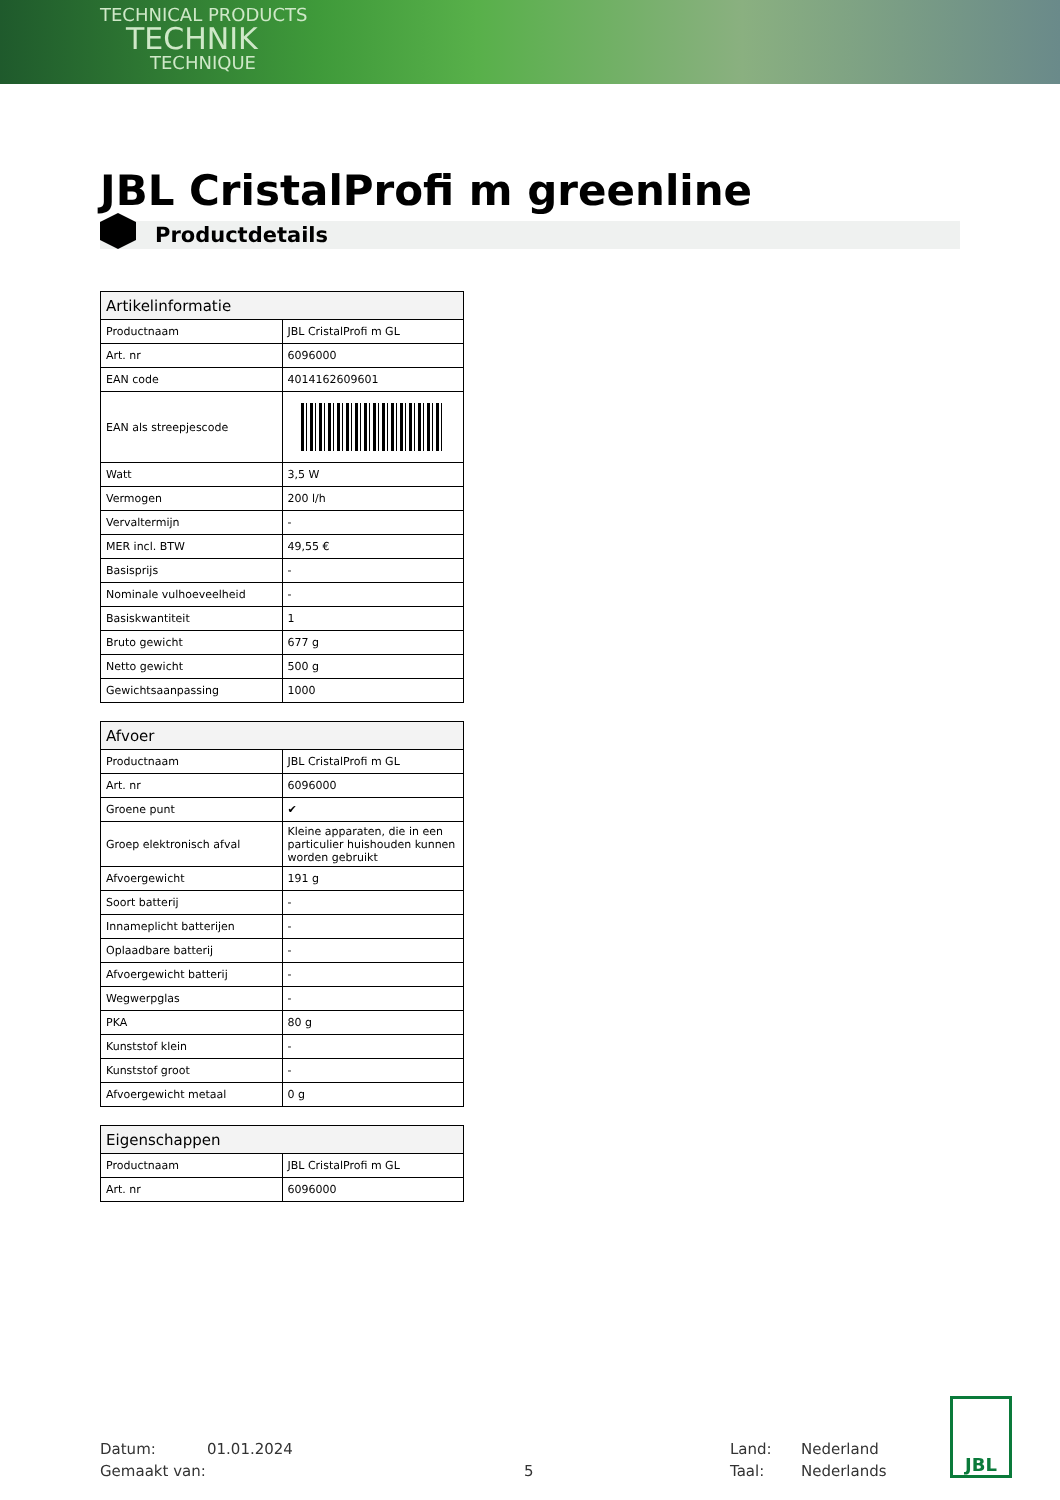TECHNICAL PRODUCTS
TECHNIK
TECHNIQUE
JBL CristalProfi m greenline
Productdetails
| Artikelinformatie | |
| --- | --- |
| Productnaam | JBL CristalProfi m GL |
| Art. nr | 6096000 |
| EAN code | 4014162609601 |
| EAN als streepjescode | |
| Watt | 3,5 W |
| Vermogen | 200 l/h |
| Vervaltermijn | - |
| MER incl. BTW | 49,55 € |
| Basisprijs | - |
| Nominale vulhoeveelheid | - |
| Basiskwantiteit | 1 |
| Bruto gewicht | 677 g |
| Netto gewicht | 500 g |
| Gewichtsaanpassing | 1000 |
| Afvoer | |
| --- | --- |
| Productnaam | JBL CristalProfi m GL |
| Art. nr | 6096000 |
| Groene punt | ✔ |
| Groep elektronisch afval | Kleine apparaten, die in een particulier huishouden kunnen worden gebruikt |
| Afvoergewicht | 191 g |
| Soort batterij | - |
| Innameplicht batterijen | - |
| Oplaadbare batterij | - |
| Afvoergewicht batterij | - |
| Wegwerpglas | - |
| PKA | 80 g |
| Kunststof klein | - |
| Kunststof groot | - |
| Afvoergewicht metaal | 0 g |
| Eigenschappen | |
| --- | --- |
| Productnaam | JBL CristalProfi m GL |
| Art. nr | 6096000 |
Datum:
Gemaakt van:
01.01.2024
5 Land:
Taal:
Nederland
Nederlands
JBL